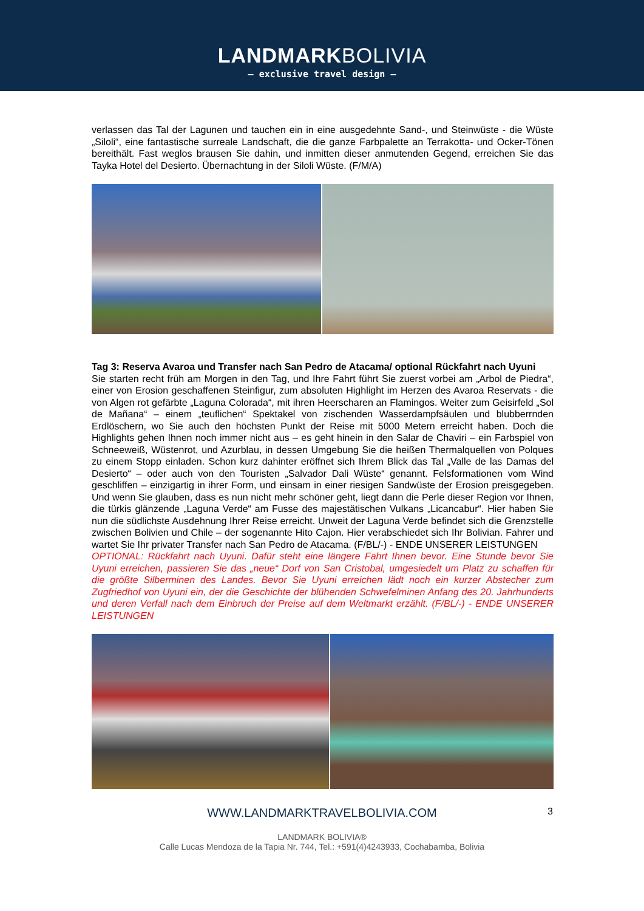LANDMARKBOLIVIA
— exclusive travel design —
verlassen das Tal der Lagunen und tauchen ein in eine ausgedehnte Sand-, und Steinwüste - die Wüste „Siloli“, eine fantastische surreale Landschaft, die die ganze Farbpalette an Terrakotta- und Ocker-Tönen bereithält. Fast weglos brausen Sie dahin, und inmitten dieser anmutenden Gegend, erreichen Sie das Tayka Hotel del Desierto. Übernachtung in der Siloli Wüste. (F/M/A)
Tag 3: Reserva Avaroa und Transfer nach San Pedro de Atacama/ optional Rückfahrt nach Uyuni
Sie starten recht früh am Morgen in den Tag, und Ihre Fahrt führt Sie zuerst vorbei am „Arbol de Piedra“, einer von Erosion geschaffenen Steinfigur, zum absoluten Highlight im Herzen des Avaroa Reservats - die von Algen rot gefärbte „Laguna Colorada“, mit ihren Heerscharen an Flamingos. Weiter zum Geisirfeld „Sol de Mañana“ – einem „teuflichen“ Spektakel von zischenden Wasserdampfsäulen und blubberrnden Erdlöschern, wo Sie auch den höchsten Punkt der Reise mit 5000 Metern erreicht haben. Doch die Highlights gehen Ihnen noch immer nicht aus – es geht hinein in den Salar de Chaviri – ein Farbspiel von Schneeweiß, Wüstenrot, und Azurblau, in dessen Umgebung Sie die heißen Thermalquellen von Polques zu einem Stopp einladen. Schon kurz dahinter eröffnet sich Ihrem Blick das Tal „Valle de las Damas del Desierto“ – oder auch von den Touristen „Salvador Dali Wüste“ genannt. Felsformationen vom Wind geschliffen – einzigartig in ihrer Form, und einsam in einer riesigen Sandwüste der Erosion preisgegeben. Und wenn Sie glauben, dass es nun nicht mehr schöner geht, liegt dann die Perle dieser Region vor Ihnen, die türkis glänzende „Laguna Verde“ am Fusse des majestätischen Vulkans „Licancabur“. Hier haben Sie nun die südlichste Ausdehnung Ihrer Reise erreicht. Unweit der Laguna Verde befindet sich die Grenzstelle zwischen Bolivien und Chile – der sogenannte Hito Cajon. Hier verabschiedet sich Ihr Bolivian. Fahrer und wartet Sie Ihr privater Transfer nach San Pedro de Atacama. (F/BL/-) - ENDE UNSERER LEISTUNGEN
OPTIONAL: Rückfahrt nach Uyuni. Dafür steht eine längere Fahrt Ihnen bevor. Eine Stunde bevor Sie Uyuni erreichen, passieren Sie das „neue“ Dorf von San Cristobal, umgesiedelt um Platz zu schaffen für die größte Silberminen des Landes. Bevor Sie Uyuni erreichen lädt noch ein kurzer Abstecher zum Zugfriedhof von Uyuni ein, der die Geschichte der blühenden Schwefelminen Anfang des 20. Jahrhunderts und deren Verfall nach dem Einbruch der Preise auf dem Weltmarkt erzählt. (F/BL/-) - ENDE UNSERER LEISTUNGEN
WWW.LANDMARKTRAVELBOLIVIA.COM 3
LANDMARK BOLIVIA®
Calle Lucas Mendoza de la Tapia Nr. 744, Tel.: +591(4)4243933, Cochabamba, Bolivia